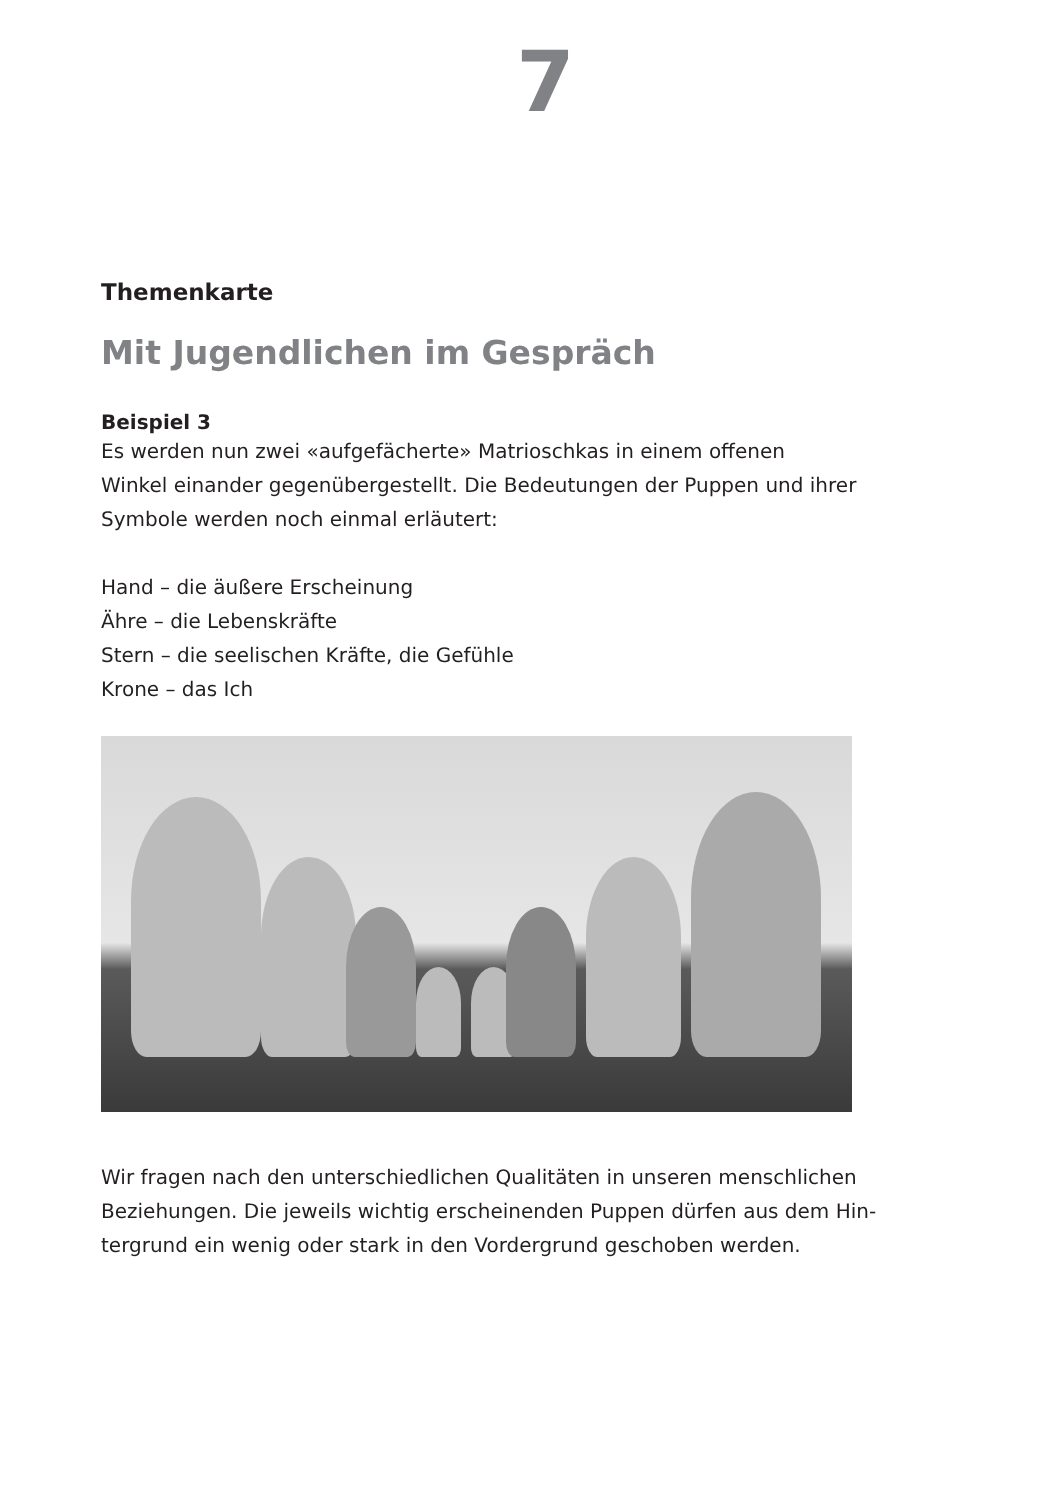7
Themenkarte
Mit Jugendlichen im Gespräch
Beispiel 3
Es werden nun zwei «aufgefächerte» Matrioschkas in einem offenen
Winkel einander gegenübergestellt. Die Bedeutungen der Puppen und ihrer
Symbole werden noch einmal erläutert:
Hand – die äußere Erscheinung
Ähre – die Lebenskräfte
Stern – die seelischen Kräfte, die Gefühle
Krone – das Ich
Wir fragen nach den unterschiedlichen Qualitäten in unseren menschlichen
Beziehungen. Die jeweils wichtig erscheinenden Puppen dürfen aus dem Hin-
tergrund ein wenig oder stark in den Vordergrund geschoben werden.